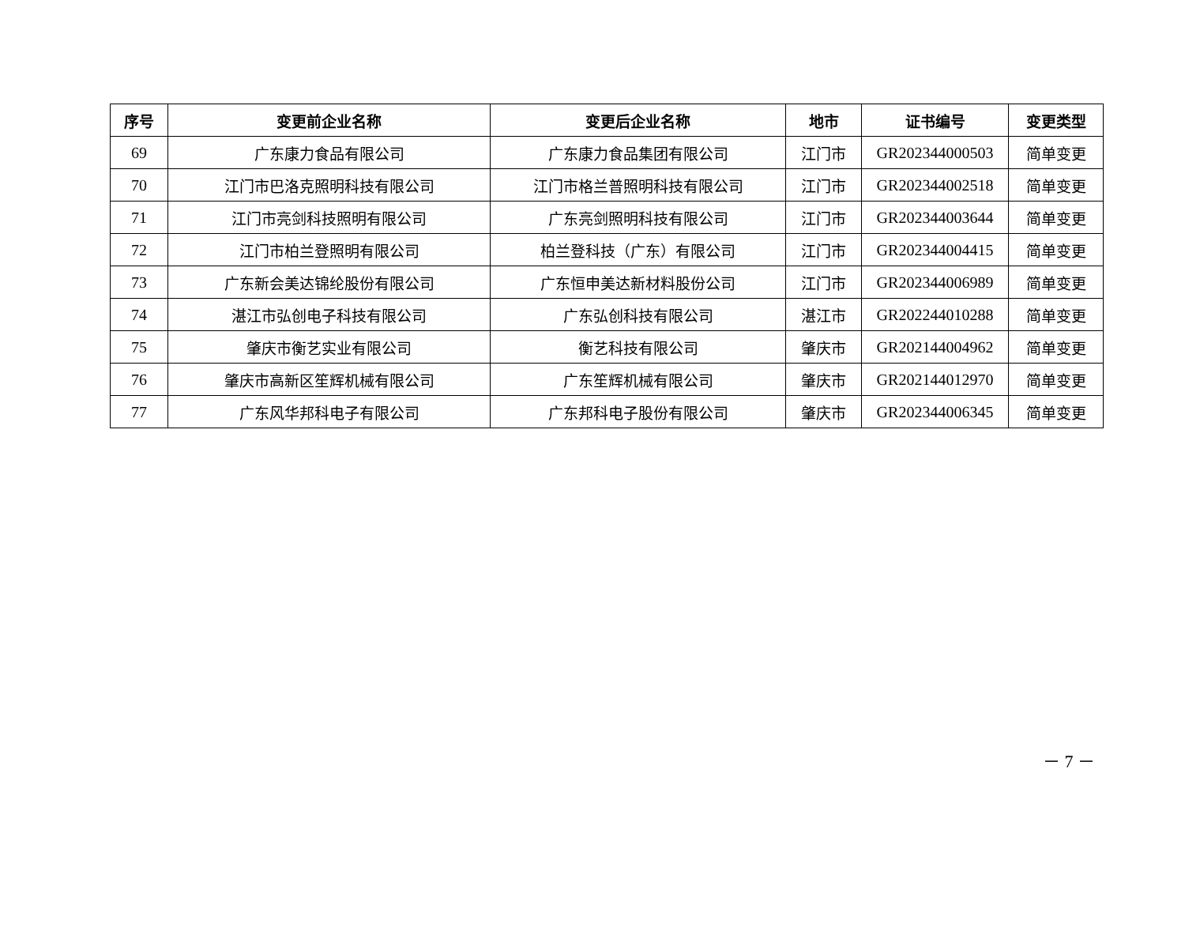| 序号 | 变更前企业名称 | 变更后企业名称 | 地市 | 证书编号 | 变更类型 |
| --- | --- | --- | --- | --- | --- |
| 69 | 广东康力食品有限公司 | 广东康力食品集团有限公司 | 江门市 | GR202344000503 | 简单变更 |
| 70 | 江门市巴洛克照明科技有限公司 | 江门市格兰普照明科技有限公司 | 江门市 | GR202344002518 | 简单变更 |
| 71 | 江门市亮剑科技照明有限公司 | 广东亮剑照明科技有限公司 | 江门市 | GR202344003644 | 简单变更 |
| 72 | 江门市柏兰登照明有限公司 | 柏兰登科技（广东）有限公司 | 江门市 | GR202344004415 | 简单变更 |
| 73 | 广东新会美达锦纶股份有限公司 | 广东恒申美达新材料股份公司 | 江门市 | GR202344006989 | 简单变更 |
| 74 | 湛江市弘创电子科技有限公司 | 广东弘创科技有限公司 | 湛江市 | GR202244010288 | 简单变更 |
| 75 | 肇庆市衡艺实业有限公司 | 衡艺科技有限公司 | 肇庆市 | GR202144004962 | 简单变更 |
| 76 | 肇庆市高新区笙辉机械有限公司 | 广东笙辉机械有限公司 | 肇庆市 | GR202144012970 | 简单变更 |
| 77 | 广东风华邦科电子有限公司 | 广东邦科电子股份有限公司 | 肇庆市 | GR202344006345 | 简单变更 |
－ 7 －